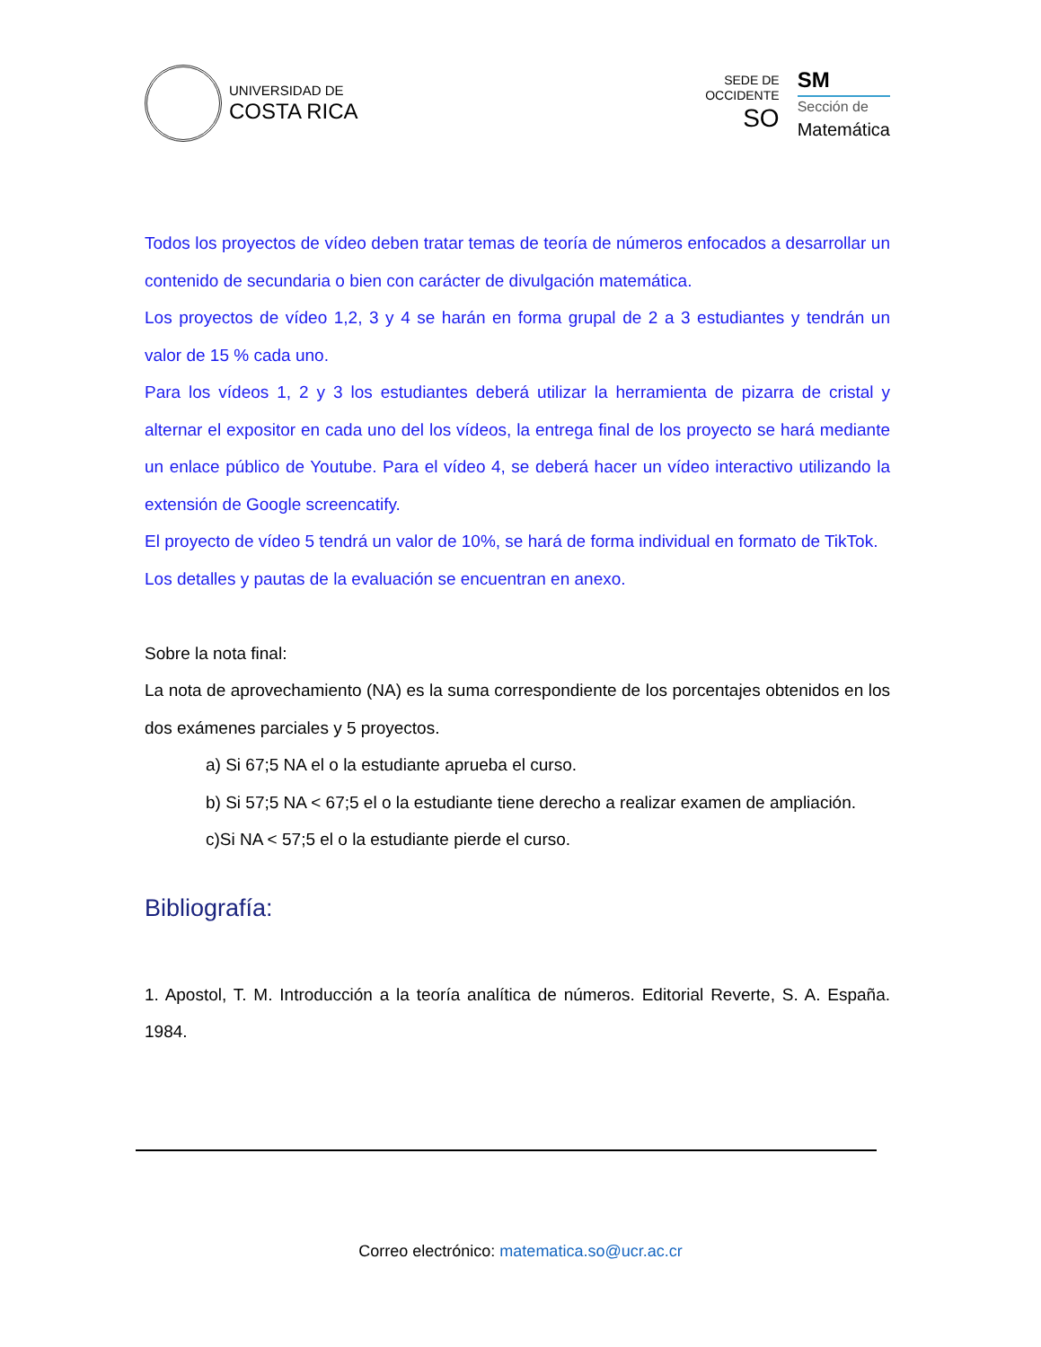UNIVERSIDAD DE
COSTA RICA
SEDE DE
OCCIDENTE
SO
SM
Sección de
Matemática
Todos los proyectos de vídeo deben tratar temas de teoría de números enfocados a desarrollar un contenido de secundaria o bien con carácter de divulgación matemática.
Los proyectos de vídeo 1,2, 3 y 4 se harán en forma grupal de 2 a 3 estudiantes y tendrán un valor de 15 % cada uno.
Para los vídeos 1, 2 y 3 los estudiantes deberá utilizar la herramienta de pizarra de cristal y alternar el expositor en cada uno del los vídeos, la entrega final de los proyecto se hará mediante un enlace público de Youtube. Para el vídeo 4, se deberá hacer un vídeo interactivo utilizando la extensión de Google screencatify.
El proyecto de vídeo 5 tendrá un valor de 10%, se hará de forma individual en formato de TikTok.
Los detalles y pautas de la evaluación se encuentran en anexo.
Sobre la nota final:
La nota de aprovechamiento (NA) es la suma correspondiente de los porcentajes obtenidos en los dos exámenes parciales y 5 proyectos.
a) Si 67;5 NA el o la estudiante aprueba el curso.
b) Si 57;5 NA < 67;5 el o la estudiante tiene derecho a realizar examen de ampliación.
c)Si NA < 57;5 el o la estudiante pierde el curso.
Bibliografía:
1. Apostol, T. M. Introducción a la teoría analítica de números. Editorial Reverte, S. A. España. 1984.
Correo electrónico: matematica.so@ucr.ac.cr